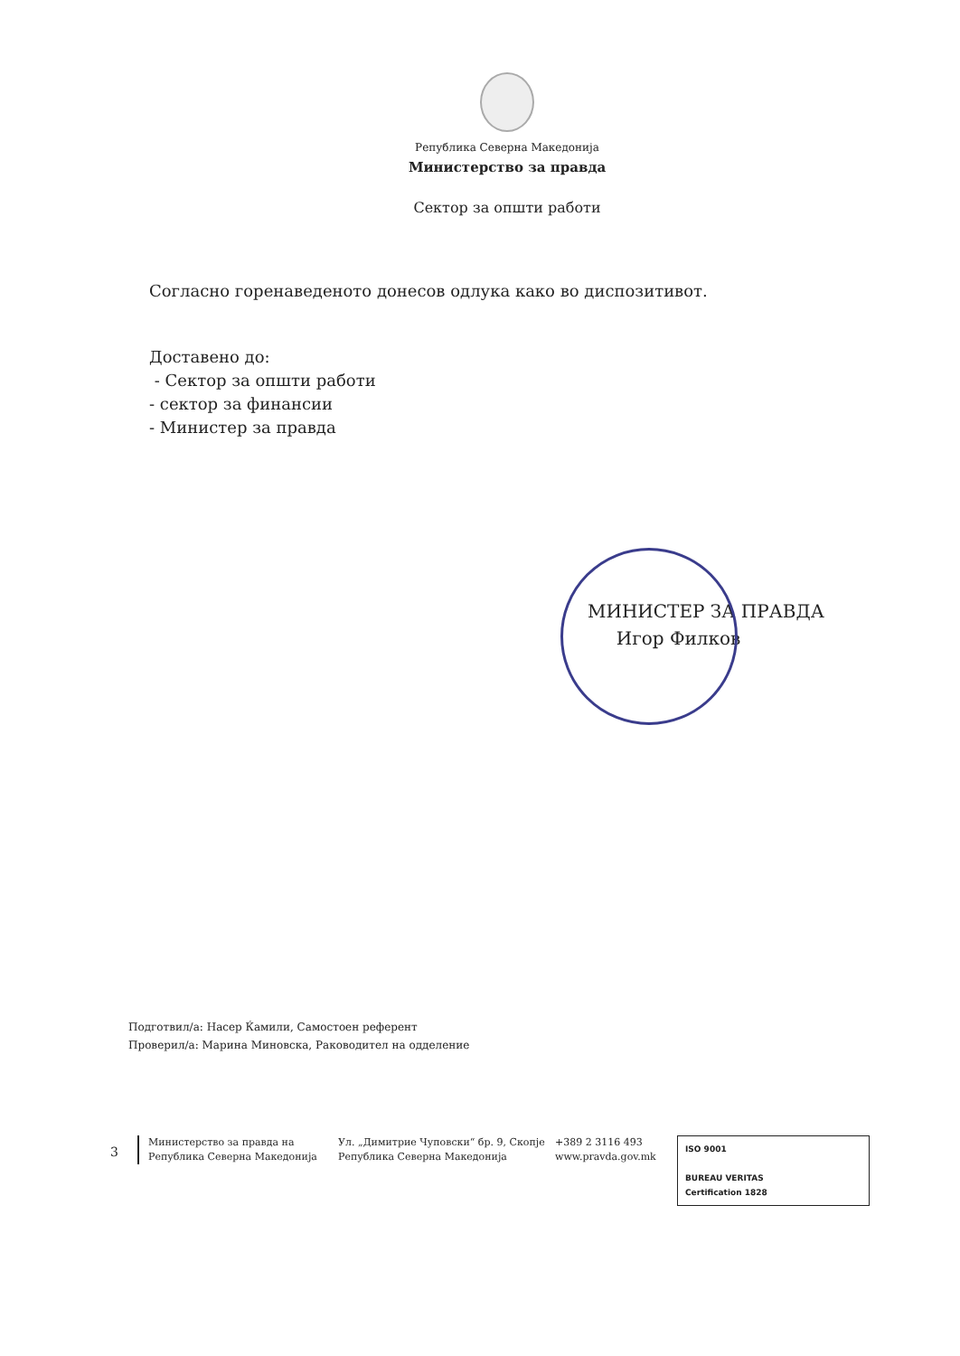Република Северна Македонија
Министерство за правда
Сектор за општи работи
Согласно горенаведеното донесов одлука како во диспозитивот.
Доставено до:
- Сектор за општи работи
- сектор за финансии
- Министер за правда
МИНИСТЕР ЗА ПРАВДА
Игор Филков
Подготвил/а: Насер Ќамили, Самостоен референт
Проверил/а: Марина Миновска, Раководител на одделение
3
Министерство за правда на
Република Северна Македонија
Ул. „Димитрие Чуповски“ бр. 9, Скопје
Република Северна Македонија
+389 2 3116 493
www.pravda.gov.mk
ISO 9001
BUREAU VERITAS
Certification 1828